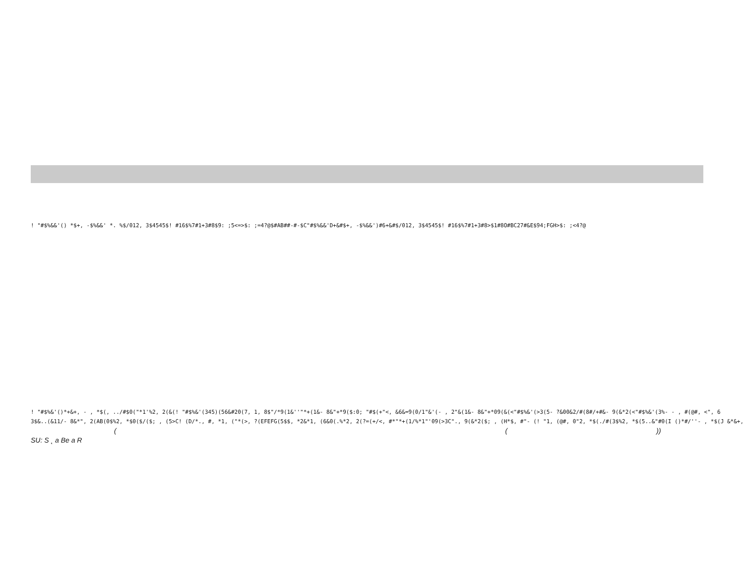! "#$%&&'() *$+, -$%&&' *. %$/012, 3$4545$! #16$%7#1+3#8$9: ;5<=>$: ;=4?@$#AB##-#-$C"#$%&&'D+&#$+, -$%&&')#6+&#$/012, 3$4545$! #16$%7#1+3#8>$1#8O#BC27#&E$94;FGH>$: ;<4?@
! "#$%&'()*+&+, - , *$(, ../#$0("*1'%2, 2(&(! "#$%&'(345)(56&#20(7, 1, 8$"/*9(1&''"*+(1&- 8&"+*9($:0; "#$(+"<, &6&=9(0/1"&'(- , 2"&(1&- 8&"+*09(&(<"#$%&'(>3(5- ?&00&2/#(8#/+#&- 9(&*2(<"#$%&'(3%- - , #(@#, <", 6
3$&..(&11/- 8&*", 2(AB(0$%2, *$0($/($; , (5>C! (D/*., #, *1, ("*(>, ?(EFEFG(5$$, *2&*1, (6&0(.%*2, 2(?=(+/<, #*"*+(1/%*1"'09(>3C"., 9(&*2($; , (H*$, #"- (! "1, (@#, 0"2, *$(./#(3$%2, *$(5..&"#0(I ()*#/''- , *$(J &*&+, - , *$
( ())
SU: S ˛ a Be a R